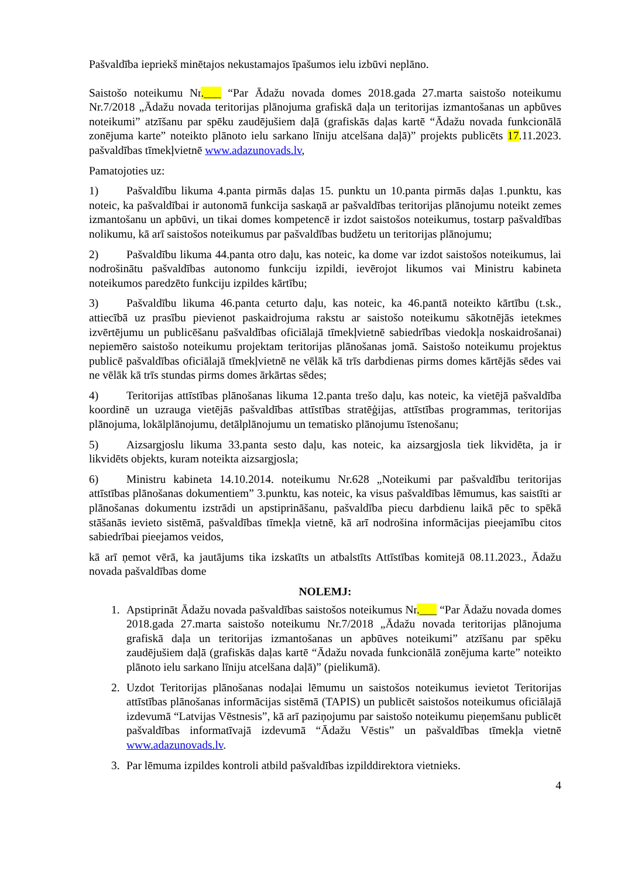Pašvaldība iepriekš minētajos nekustamajos īpašumos ielu izbūvi neplāno.
Saistošo noteikumu Nr.___ “Par Ādažu novada domes 2018.gada 27.marta saistošo noteikumu Nr.7/2018 „Ādažu novada teritorijas plānojuma grafiskā daļa un teritorijas izmantošanas un apbūves noteikumi” atzīšanu par spēku zaudējušiem daļā (grafiskās daļas kartē “Ādažu novada funkcionālā zonējuma karte” noteikto plānoto ielu sarkano līniju atcelšana daļā)” projekts publicēts 17.11.2023. pašvaldības tīmekļvietnē www.adazunovads.lv,
Pamatojoties uz:
1) Pašvaldību likuma 4.panta pirmās daļas 15. punktu un 10.panta pirmās daļas 1.punktu, kas noteic, ka pašvaldībai ir autonomā funkcija saskaņā ar pašvaldības teritorijas plānojumu noteikt zemes izmantošanu un apbūvi, un tikai domes kompetencē ir izdot saistošos noteikumus, tostarp pašvaldības nolikumu, kā arī saistošos noteikumus par pašvaldības budžetu un teritorijas plānojumu;
2) Pašvaldību likuma 44.panta otro daļu, kas noteic, ka dome var izdot saistošos noteikumus, lai nodrošinātu pašvaldības autonomo funkciju izpildi, ievērojot likumos vai Ministru kabineta noteikumos paredzēto funkciju izpildes kārtību;
3) Pašvaldību likuma 46.panta ceturto daļu, kas noteic, ka 46.pantā noteikto kārtību (t.sk., attiecībā uz prasību pievienot paskaidrojuma rakstu ar saistošo noteikumu sākotnējās ietekmes izvērtējumu un publicēšanu pašvaldības oficiālajā tīmekļvietnē sabiedrības viedokļa noskaidrošanai) nepiemēro saistošo noteikumu projektam teritorijas plānošanas jomā. Saistošo noteikumu projektus publicē pašvaldības oficiālajā tīmekļvietnē ne vēlāk kā trīs darbdienas pirms domes kārtējās sēdes vai ne vēlāk kā trīs stundas pirms domes ārkārtas sēdes;
4) Teritorijas attīstības plānošanas likuma 12.panta trešo daļu, kas noteic, ka vietējā pašvaldība koordinē un uzrauga vietējās pašvaldības attīstības stratēģijas, attīstības programmas, teritorijas plānojuma, lokālplānojumu, detālplānojumu un tematisko plānojumu īstenošanu;
5) Aizsargjoslu likuma 33.panta sesto daļu, kas noteic, ka aizsargjosla tiek likvidēta, ja ir likvidēts objekts, kuram noteikta aizsargjosla;
6) Ministru kabineta 14.10.2014. noteikumu Nr.628 „Noteikumi par pašvaldību teritorijas attīstības plānošanas dokumentiem” 3.punktu, kas noteic, ka visus pašvaldības lēmumus, kas saistīti ar plānošanas dokumentu izstrādi un apstiprināšanu, pašvaldība piecu darbdienu laikā pēc to spēkā stāšanās ievieto sistēmā, pašvaldības tīmekļa vietnē, kā arī nodrošina informācijas pieejamību citos sabiedrībai pieejamos veidos,
kā arī ņemot vērā, ka jautājums tika izskatīts un atbalstīts Attīstības komitejā 08.11.2023., Ādažu novada pašvaldības dome
NOLEMJ:
1. Apstiprināt Ādažu novada pašvaldības saistošos noteikumus Nr.___ “Par Ādažu novada domes 2018.gada 27.marta saistošo noteikumu Nr.7/2018 „Ādažu novada teritorijas plānojuma grafiskā daļa un teritorijas izmantošanas un apbūves noteikumi” atzīšanu par spēku zaudējušiem daļā (grafiskās daļas kartē “Ādažu novada funkcionālā zonējuma karte” noteikto plānoto ielu sarkano līniju atcelšana daļā)” (pielikumā).
2. Uzdot Teritorijas plānošanas nodaļai lēmumu un saistošos noteikumus ievietot Teritorijas attīstības plānošanas informācijas sistēmā (TAPIS) un publicēt saistošos noteikumus oficiālajā izdevumā “Latvijas Vēstnesis”, kā arī paziņojumu par saistošo noteikumu pieņemšanu publicēt pašvaldības informatīvajā izdevumā “Ādažu Vēstis” un pašvaldības tīmekļa vietnē www.adazunovads.lv.
3. Par lēmuma izpildes kontroli atbild pašvaldības izpilddirektora vietnieks.
4